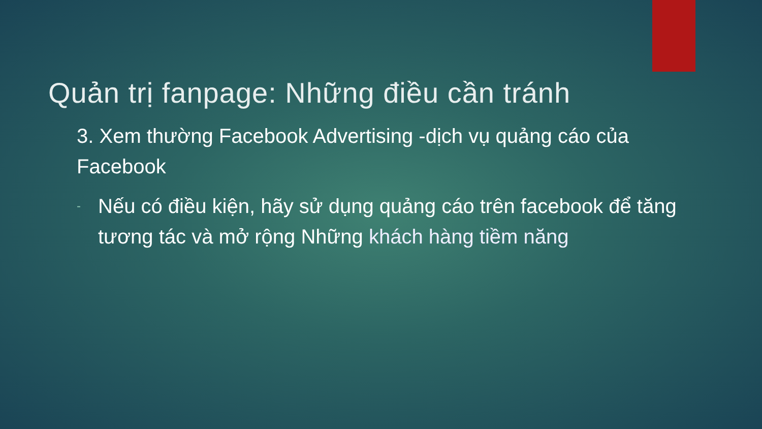Quản trị fanpage: Những điều cần tránh
3. Xem thường Facebook Advertising -dịch vụ quảng cáo của Facebook
- Nếu có điều kiện, hãy sử dụng quảng cáo trên facebook để tăng tương tác và mở rộng Những khách hàng tiềm năng